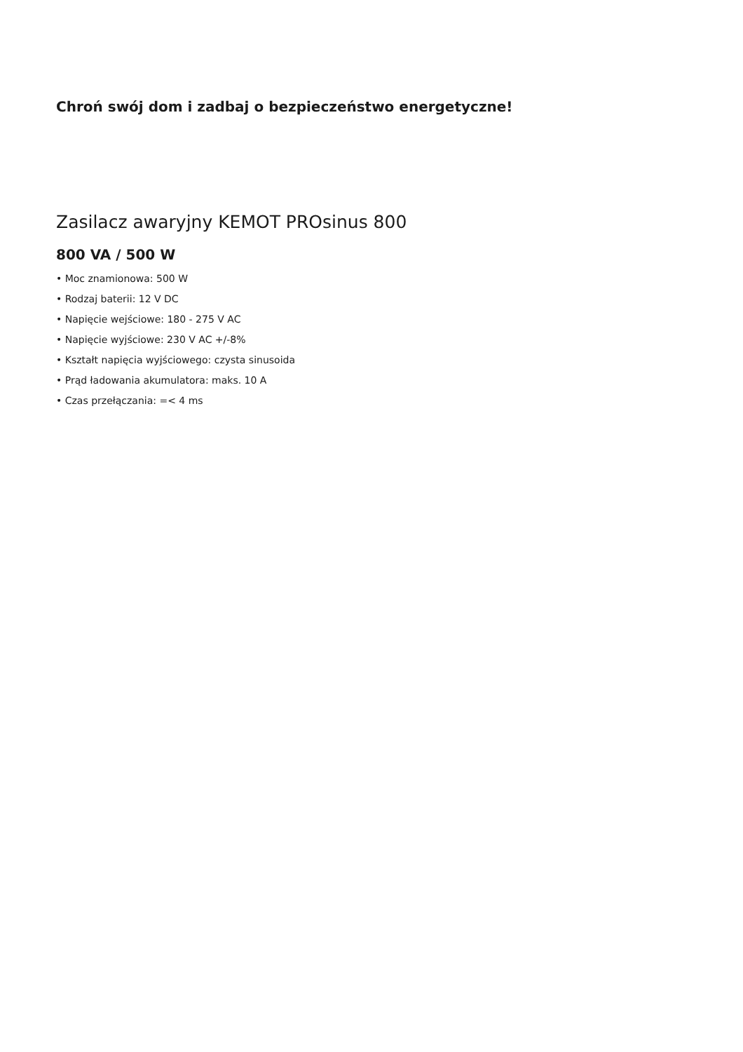Chroń swój dom i zadbaj o bezpieczeństwo energetyczne!
Zasilacz awaryjny KEMOT PROsinus 800
800 VA / 500 W
• Moc znamionowa: 500 W
• Rodzaj baterii: 12 V DC
• Napięcie wejściowe: 180 - 275 V AC
• Napięcie wyjściowe: 230 V AC +/-8%
• Kształt napięcia wyjściowego: czysta sinusoida
• Prąd ładowania akumulatora: maks. 10 A
• Czas przełączania: =< 4 ms